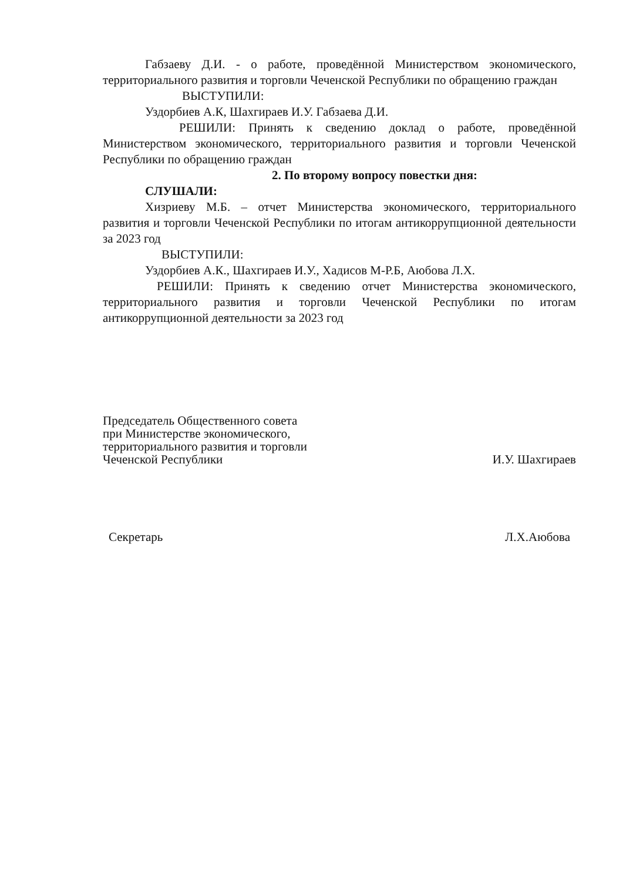Габзаеву Д.И. - о работе, проведённой Министерством экономического, территориального развития и торговли Чеченской Республики по обращению граждан
ВЫСТУПИЛИ:
Уздорбиев А.К, Шахгираев И.У. Габзаева Д.И.
РЕШИЛИ: Принять к сведению доклад о работе, проведённой Министерством экономического, территориального развития и торговли Чеченской Республики по обращению граждан
2. По второму вопросу повестки дня:
СЛУШАЛИ:
Хизриеву М.Б. – отчет Министерства экономического, территориального развития и торговли Чеченской Республики по итогам антикоррупционной деятельности за 2023 год
ВЫСТУПИЛИ:
Уздорбиев А.К., Шахгираев И.У., Хадисов М-Р.Б, Аюбова Л.Х.
РЕШИЛИ: Принять к сведению отчет Министерства экономического, территориального развития и торговли Чеченской Республики по итогам антикоррупционной деятельности за 2023 год
Председатель Общественного совета
при Министерстве экономического,
территориального развития и торговли
Чеченской Республики
И.У. Шахгираев
Секретарь
Л.Х.Аюбова